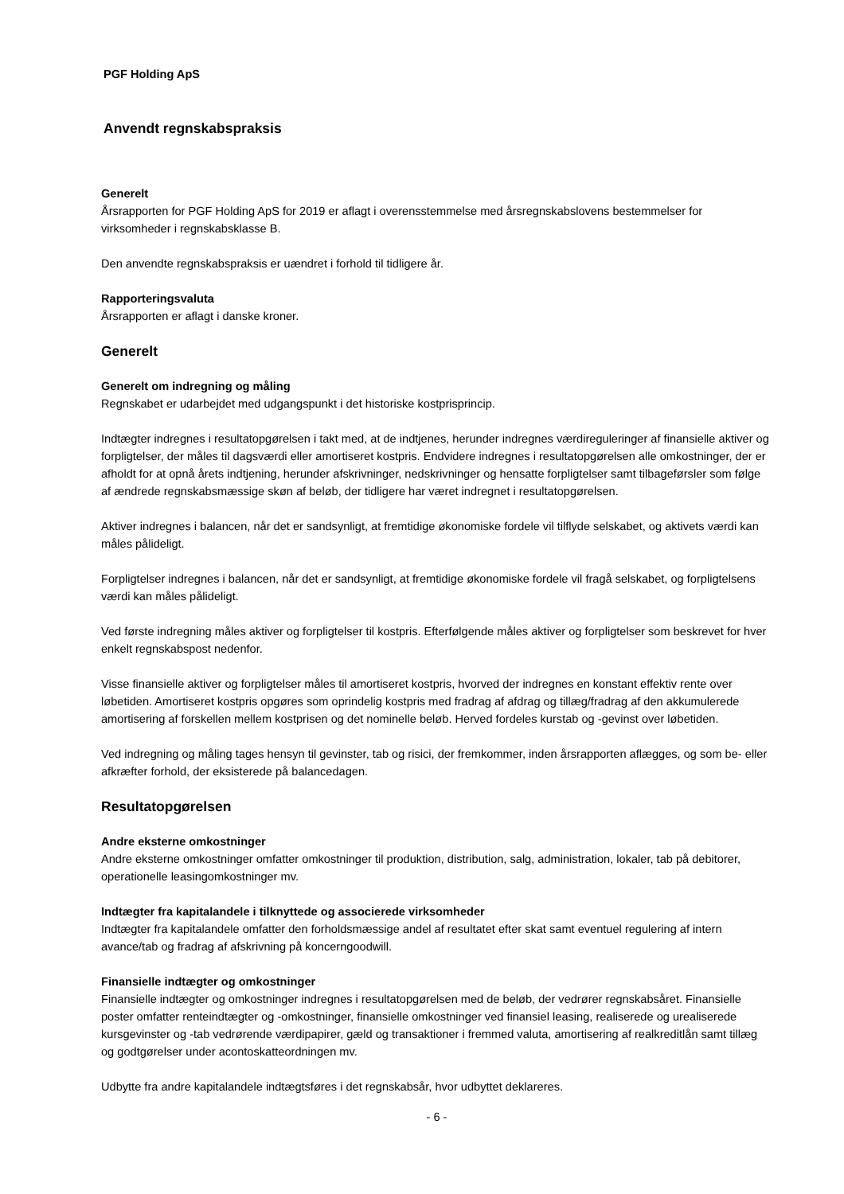PGF Holding ApS
Anvendt regnskabspraksis
Generelt
Årsrapporten for PGF Holding ApS for 2019 er aflagt i overensstemmelse med årsregnskabslovens bestemmelser for virksomheder i regnskabsklasse B.
Den anvendte regnskabspraksis er uændret i forhold til tidligere år.
Rapporteringsvaluta
Årsrapporten er aflagt i danske kroner.
Generelt
Generelt om indregning og måling
Regnskabet er udarbejdet med udgangspunkt i det historiske kostprisprincip.
Indtægter indregnes i resultatopgørelsen i takt med, at de indtjenes, herunder indregnes værdireguleringer af finansielle aktiver og forpligtelser, der måles til dagsværdi eller amortiseret kostpris. Endvidere indregnes i resultatopgørelsen alle omkostninger, der er afholdt for at opnå årets indtjening, herunder afskrivninger, nedskrivninger og hensatte forpligtelser samt tilbageførsler som følge af ændrede regnskabsmæssige skøn af beløb, der tidligere har været indregnet i resultatopgørelsen.
Aktiver indregnes i balancen, når det er sandsynligt, at fremtidige økonomiske fordele vil tilflyde selskabet, og aktivets værdi kan måles pålideligt.
Forpligtelser indregnes i balancen, når det er sandsynligt, at fremtidige økonomiske fordele vil fragå selskabet, og forpligtelsens værdi kan måles pålideligt.
Ved første indregning måles aktiver og forpligtelser til kostpris. Efterfølgende måles aktiver og forpligtelser som beskrevet for hver enkelt regnskabspost nedenfor.
Visse finansielle aktiver og forpligtelser måles til amortiseret kostpris, hvorved der indregnes en konstant effektiv rente over løbetiden. Amortiseret kostpris opgøres som oprindelig kostpris med fradrag af afdrag og tillæg/fradrag af den akkumulerede amortisering af forskellen mellem kostprisen og det nominelle beløb. Herved fordeles kurstab og -gevinst over løbetiden.
Ved indregning og måling tages hensyn til gevinster, tab og risici, der fremkommer, inden årsrapporten aflægges, og som be- eller afkræfter forhold, der eksisterede på balancedagen.
Resultatopgørelsen
Andre eksterne omkostninger
Andre eksterne omkostninger omfatter omkostninger til produktion, distribution, salg, administration, lokaler, tab på debitorer, operationelle leasingomkostninger mv.
Indtægter fra kapitalandele i tilknyttede og associerede virksomheder
Indtægter fra kapitalandele omfatter den forholdsmæssige andel af resultatet efter skat samt eventuel regulering af intern avance/tab og fradrag af afskrivning på koncerngoodwill.
Finansielle indtægter og omkostninger
Finansielle indtægter og omkostninger indregnes i resultatopgørelsen med de beløb, der vedrører regnskabsåret. Finansielle poster omfatter renteindtægter og -omkostninger, finansielle omkostninger ved finansiel leasing, realiserede og urealiserede kursgevinster og -tab vedrørende værdipapirer, gæld og transaktioner i fremmed valuta, amortisering af realkreditlån samt tillæg og godtgørelser under acontoskatteordningen mv.
Udbytte fra andre kapitalandele indtægtsføres i det regnskabsår, hvor udbyttet deklareres.
- 6 -